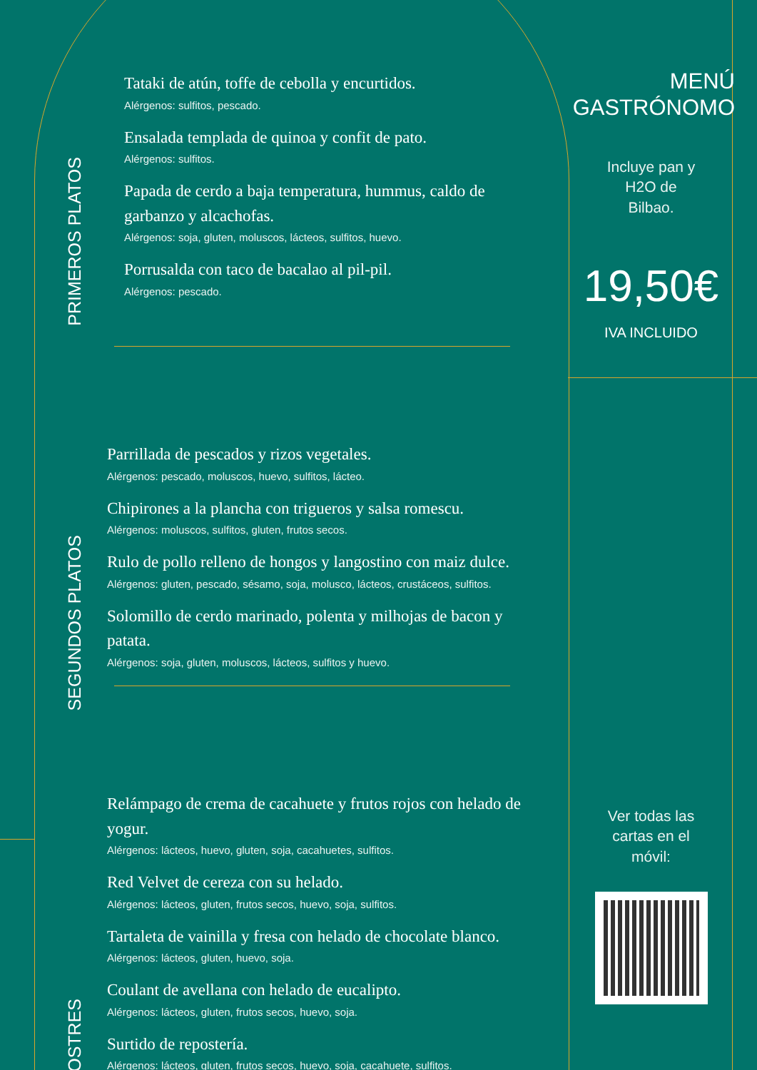PRIMEROS PLATOS
Tataki de atún, toffe de cebolla y encurtidos.
Alérgenos: sulfitos, pescado.
Ensalada templada de quinoa y confit de pato.
Alérgenos: sulfitos.
Papada de cerdo a baja temperatura, hummus, caldo de garbanzo y alcachofas.
Alérgenos: soja, gluten, moluscos, lácteos, sulfitos, huevo.
Porrusalda con taco de bacalao al pil-pil.
Alérgenos: pescado.
SEGUNDOS PLATOS
Parrillada de pescados y rizos vegetales.
Alérgenos: pescado, moluscos, huevo, sulfitos, lácteo.
Chipirones a la plancha con trigueros y salsa romescu.
Alérgenos: moluscos, sulfitos, gluten, frutos secos.
Rulo de pollo relleno de hongos y langostino con maiz dulce.
Alérgenos: gluten, pescado, sésamo, soja, molusco, lácteos, crustáceos, sulfitos.
Solomillo de cerdo marinado, polenta y milhojas de bacon y patata.
Alérgenos: soja, gluten, moluscos, lácteos, sulfitos y huevo.
POSTRES
Relámpago de crema de cacahuete y frutos rojos con helado de yogur.
Alérgenos: lácteos, huevo, gluten, soja, cacahuetes, sulfitos.
Red Velvet de cereza con su helado.
Alérgenos: lácteos, gluten, frutos secos, huevo, soja, sulfitos.
Tartaleta de vainilla y fresa con helado de chocolate blanco.
Alérgenos: lácteos, gluten, huevo, soja.
Coulant de avellana con helado de eucalipto.
Alérgenos: lácteos, gluten, frutos secos, huevo, soja.
Surtido de repostería.
Alérgenos: lácteos, gluten, frutos secos, huevo, soja, cacahuete, sulfitos.
MENÚ
GASTRÓNOMO
Incluye pan y
H2O de
Bilbao.
19,50€
IVA INCLUIDO
Ver todas las
cartas en el
móvil: